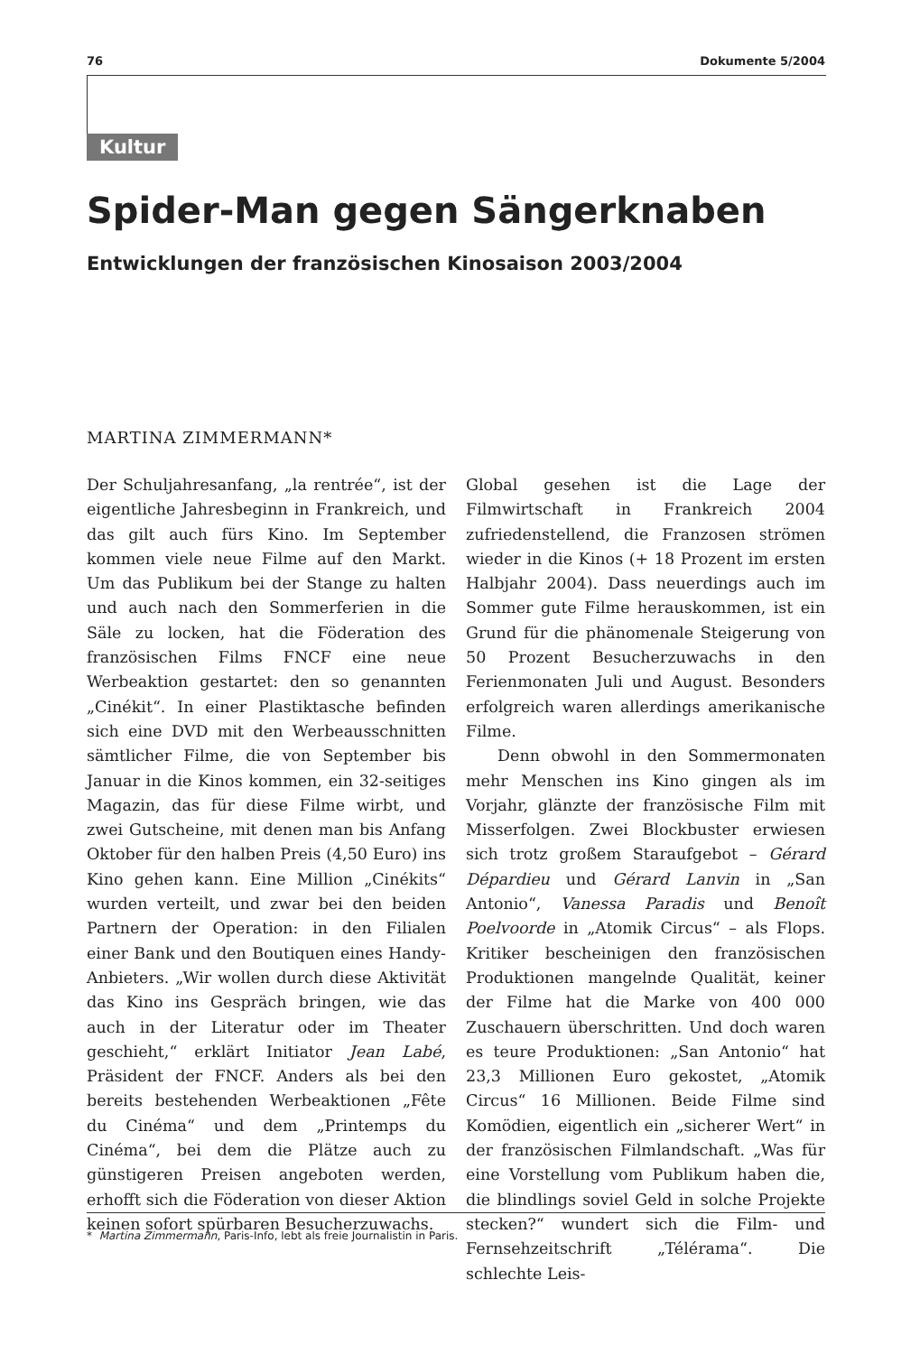76 Dokumente 5/2004
Kultur
Spider-Man gegen Sängerknaben
Entwicklungen der französischen Kinosaison 2003/2004
MARTINA ZIMMERMANN*
Der Schuljahresanfang, „la rentrée“, ist der eigentliche Jahresbeginn in Frankreich, und das gilt auch fürs Kino. Im September kommen viele neue Filme auf den Markt. Um das Publikum bei der Stange zu halten und auch nach den Sommerferien in die Säle zu locken, hat die Föderation des französischen Films FNCF eine neue Werbeaktion gestartet: den so genannten „Cinékit“. In einer Plastiktasche befinden sich eine DVD mit den Werbeausschnitten sämtlicher Filme, die von September bis Januar in die Kinos kommen, ein 32-seitiges Magazin, das für diese Filme wirbt, und zwei Gutscheine, mit denen man bis Anfang Oktober für den halben Preis (4,50 Euro) ins Kino gehen kann. Eine Million „Cinékits“ wurden verteilt, und zwar bei den beiden Partnern der Operation: in den Filialen einer Bank und den Boutiquen eines Handy-Anbieters. „Wir wollen durch diese Aktivität das Kino ins Gespräch bringen, wie das auch in der Literatur oder im Theater geschieht,“ erklärt Initiator Jean Labé, Präsident der FNCF. Anders als bei den bereits bestehenden Werbeaktionen „Fête du Cinéma“ und dem „Printemps du Cinéma“, bei dem die Plätze auch zu günstigeren Preisen angeboten werden, erhofft sich die Föderation von dieser Aktion keinen sofort spürbaren Besucherzuwachs.
Global gesehen ist die Lage der Filmwirtschaft in Frankreich 2004 zufriedenstellend, die Franzosen strömen wieder in die Kinos (+ 18 Prozent im ersten Halbjahr 2004). Dass neuerdings auch im Sommer gute Filme herauskommen, ist ein Grund für die phänomenale Steigerung von 50 Prozent Besucherzuwachs in den Ferienmonaten Juli und August. Besonders erfolgreich waren allerdings amerikanische Filme.
Denn obwohl in den Sommermonaten mehr Menschen ins Kino gingen als im Vorjahr, glänzte der französische Film mit Misserfolgen. Zwei Blockbuster erwiesen sich trotz großem Staraufgebot – Gérard Dépardieu und Gérard Lanvin in „San Antonio“, Vanessa Paradis und Benoît Poelvoorde in „Atomik Circus“ – als Flops. Kritiker bescheinigen den französischen Produktionen mangelnde Qualität, keiner der Filme hat die Marke von 400 000 Zuschauern überschritten. Und doch waren es teure Produktionen: „San Antonio“ hat 23,3 Millionen Euro gekostet, „Atomik Circus“ 16 Millionen. Beide Filme sind Komödien, eigentlich ein „sicherer Wert“ in der französischen Filmlandschaft. „Was für eine Vorstellung vom Publikum haben die, die blindlings soviel Geld in solche Projekte stecken?“ wundert sich die Film- und Fernsehzeitschrift „Télérama“. Die schlechte Leis-
* Martina Zimmermann, Paris-Info, lebt als freie Journalistin in Paris.